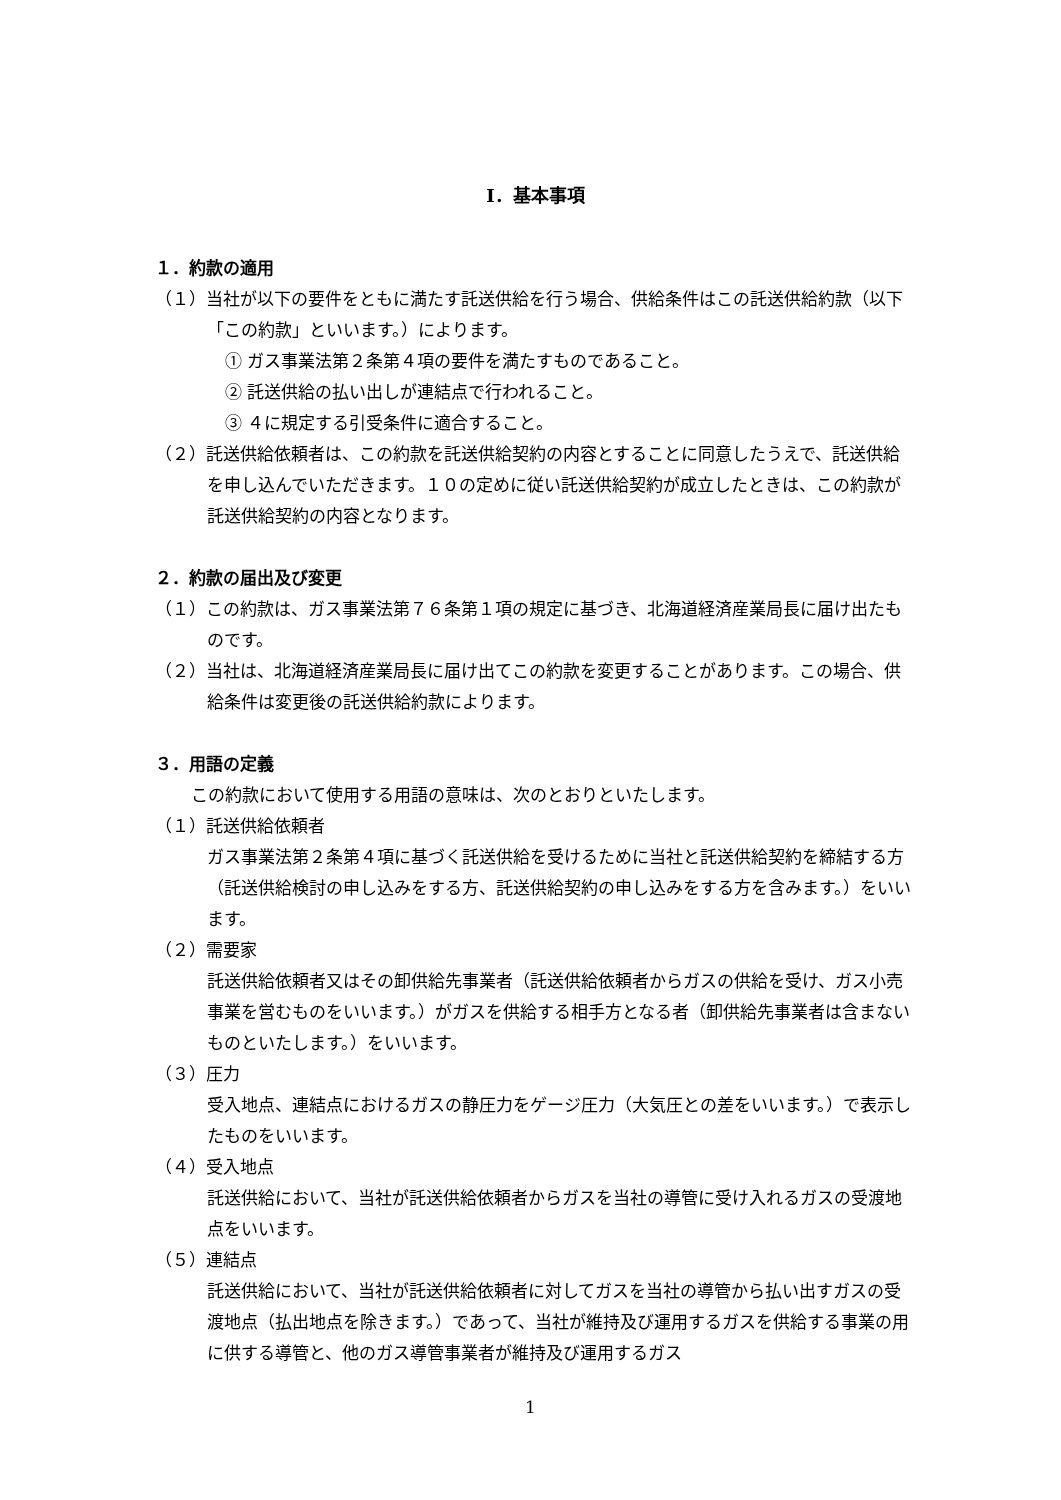Ⅰ．基本事項
１．約款の適用
（１）当社が以下の要件をともに満たす託送供給を行う場合、供給条件はこの託送供給約款（以下「この約款」といいます。）によります。
① ガス事業法第２条第４項の要件を満たすものであること。
② 託送供給の払い出しが連結点で行われること。
③ ４に規定する引受条件に適合すること。
（２）託送供給依頼者は、この約款を託送供給契約の内容とすることに同意したうえで、託送供給を申し込んでいただきます。１０の定めに従い託送供給契約が成立したときは、この約款が託送供給契約の内容となります。
２．約款の届出及び変更
（１）この約款は、ガス事業法第７６条第１項の規定に基づき、北海道経済産業局長に届け出たものです。
（２）当社は、北海道経済産業局長に届け出てこの約款を変更することがあります。この場合、供給条件は変更後の託送供給約款によります。
３．用語の定義
この約款において使用する用語の意味は、次のとおりといたします。
（１）託送供給依頼者
ガス事業法第２条第４項に基づく託送供給を受けるために当社と託送供給契約を締結する方（託送供給検討の申し込みをする方、託送供給契約の申し込みをする方を含みます。）をいいます。
（２）需要家
託送供給依頼者又はその卸供給先事業者（託送供給依頼者からガスの供給を受け、ガス小売事業を営むものをいいます。）がガスを供給する相手方となる者（卸供給先事業者は含まないものといたします。）をいいます。
（３）圧力
受入地点、連結点におけるガスの静圧力をゲージ圧力（大気圧との差をいいます。）で表示したものをいいます。
（４）受入地点
託送供給において、当社が託送供給依頼者からガスを当社の導管に受け入れるガスの受渡地点をいいます。
（５）連結点
託送供給において、当社が託送供給依頼者に対してガスを当社の導管から払い出すガスの受渡地点（払出地点を除きます。）であって、当社が維持及び運用するガスを供給する事業の用に供する導管と、他のガス導管事業者が維持及び運用するガス
1